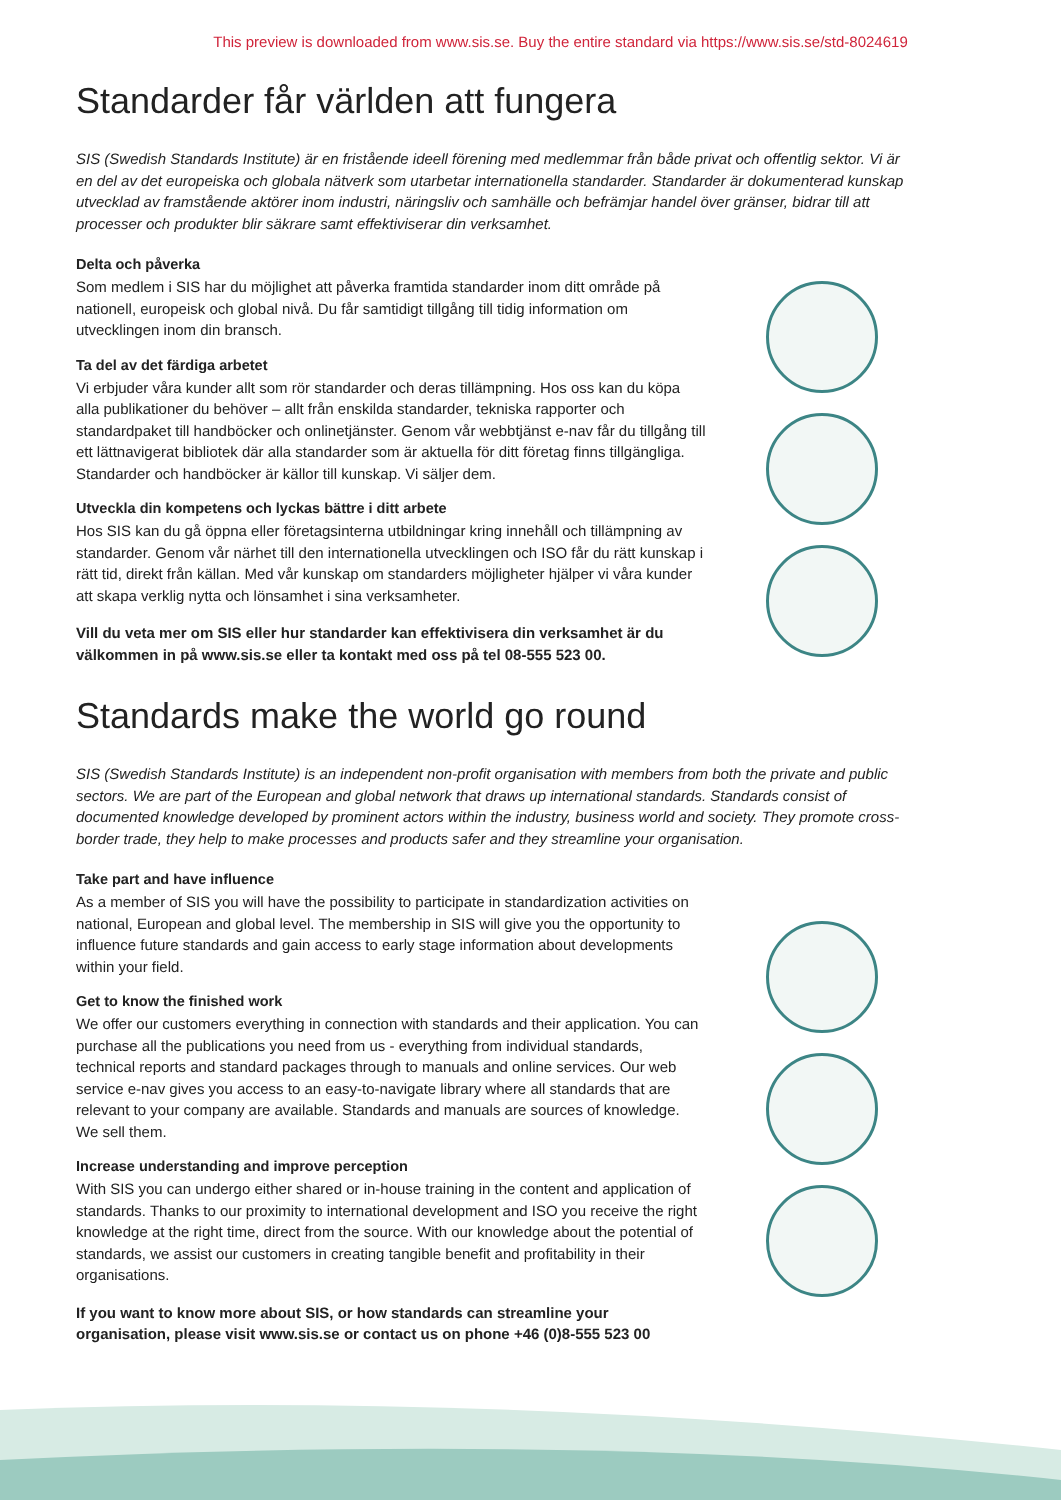This preview is downloaded from www.sis.se. Buy the entire standard via https://www.sis.se/std-8024619
Standarder får världen att fungera
SIS (Swedish Standards Institute) är en fristående ideell förening med medlemmar från både privat och offentlig sektor. Vi är en del av det europeiska och globala nätverk som utarbetar internationella standarder. Standarder är dokumenterad kunskap utvecklad av framstående aktörer inom industri, näringsliv och samhälle och befrämjar handel över gränser, bidrar till att processer och produkter blir säkrare samt effektiviserar din verksamhet.
Delta och påverka
Som medlem i SIS har du möjlighet att påverka framtida standarder inom ditt område på nationell, europeisk och global nivå. Du får samtidigt tillgång till tidig information om utvecklingen inom din bransch.
Ta del av det färdiga arbetet
Vi erbjuder våra kunder allt som rör standarder och deras tillämpning. Hos oss kan du köpa alla publikationer du behöver – allt från enskilda standarder, tekniska rapporter och standardpaket till handböcker och onlinetjänster. Genom vår webbtjänst e-nav får du tillgång till ett lättnavigerat bibliotek där alla standarder som är aktuella för ditt företag finns tillgängliga. Standarder och handböcker är källor till kunskap. Vi säljer dem.
Utveckla din kompetens och lyckas bättre i ditt arbete
Hos SIS kan du gå öppna eller företagsinterna utbildningar kring innehåll och tillämpning av standarder. Genom vår närhet till den internationella utvecklingen och ISO får du rätt kunskap i rätt tid, direkt från källan. Med vår kunskap om standarders möjligheter hjälper vi våra kunder att skapa verklig nytta och lönsamhet i sina verksamheter.
Vill du veta mer om SIS eller hur standarder kan effektivisera din verksamhet är du välkommen in på www.sis.se eller ta kontakt med oss på tel 08-555 523 00.
Standards make the world go round
SIS (Swedish Standards Institute) is an independent non-profit organisation with members from both the private and public sectors. We are part of the European and global network that draws up international standards. Standards consist of documented knowledge developed by prominent actors within the industry, business world and society. They promote cross-border trade, they help to make processes and products safer and they streamline your organisation.
Take part and have influence
As a member of SIS you will have the possibility to participate in standardization activities on national, European and global level. The membership in SIS will give you the opportunity to influence future standards and gain access to early stage information about developments within your field.
Get to know the finished work
We offer our customers everything in connection with standards and their application. You can purchase all the publications you need from us - everything from individual standards, technical reports and standard packages through to manuals and online services. Our web service e-nav gives you access to an easy-to-navigate library where all standards that are relevant to your company are available. Standards and manuals are sources of knowledge. We sell them.
Increase understanding and improve perception
With SIS you can undergo either shared or in-house training in the content and application of standards. Thanks to our proximity to international development and ISO you receive the right knowledge at the right time, direct from the source. With our knowledge about the potential of standards, we assist our customers in creating tangible benefit and profitability in their organisations.
If you want to know more about SIS, or how standards can streamline your organisation, please visit www.sis.se or contact us on phone +46 (0)8-555 523 00